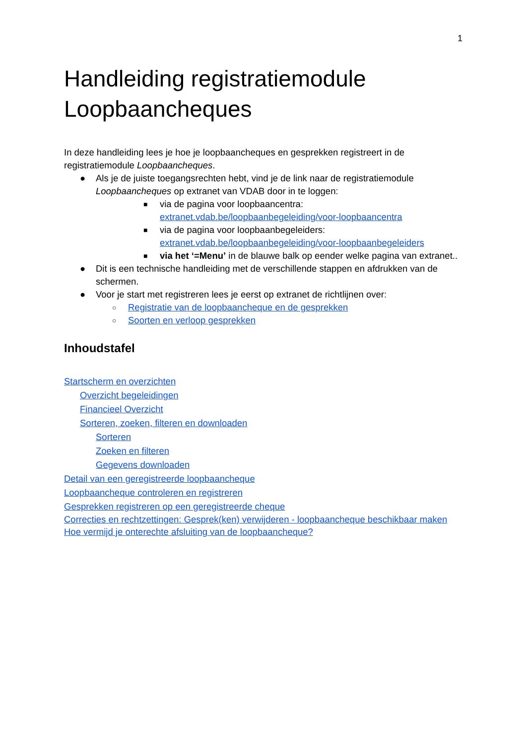1
Handleiding registratiemodule Loopbaancheques
In deze handleiding lees je hoe je loopbaancheques en gesprekken registreert in de registratiemodule Loopbaancheques.
● Als je de juiste toegangsrechten hebt, vind je de link naar de registratiemodule Loopbaancheques op extranet van VDAB door in te loggen:
■ via de pagina voor loopbaancentra: extranet.vdab.be/loopbaanbegeleiding/voor-loopbaancentra
■ via de pagina voor loopbaanbegeleiders: extranet.vdab.be/loopbaanbegeleiding/voor-loopbaanbegeleiders
■ via het ‘=Menu’ in de blauwe balk op eender welke pagina van extranet..
● Dit is een technische handleiding met de verschillende stappen en afdrukken van de schermen.
● Voor je start met registreren lees je eerst op extranet de richtlijnen over:
○ Registratie van de loopbaancheque en de gesprekken
○ Soorten en verloop gesprekken
Inhoudstafel
Startscherm en overzichten
Overzicht begeleidingen
Financieel Overzicht
Sorteren, zoeken, filteren en downloaden
Sorteren
Zoeken en filteren
Gegevens downloaden
Detail van een geregistreerde loopbaancheque
Loopbaancheque controleren en registreren
Gesprekken registreren op een geregistreerde cheque
Correcties en rechtzettingen: Gesprek(ken) verwijderen - loopbaancheque beschikbaar maken
Hoe vermijd je onterechte afsluiting van de loopbaancheque?